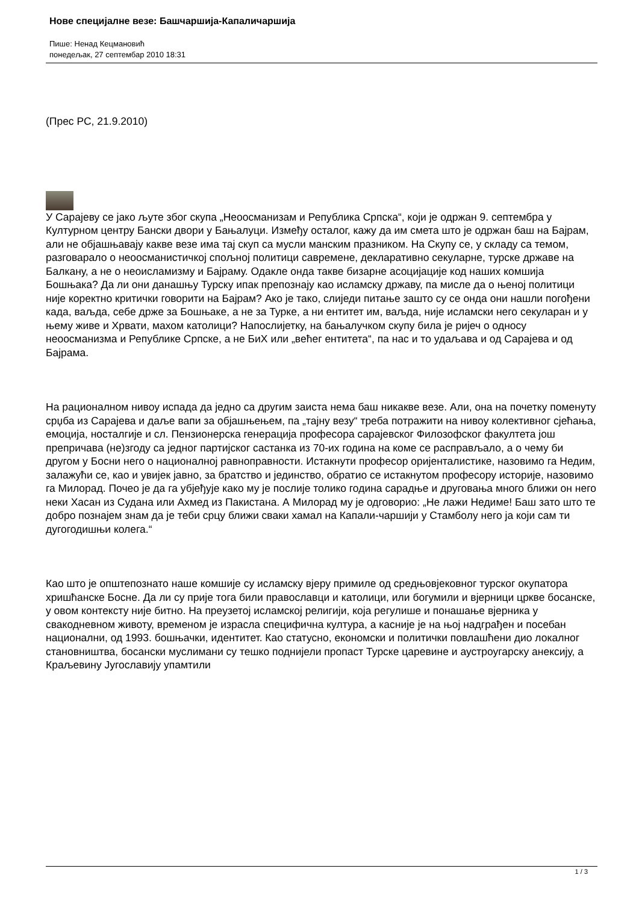Нове специјалне везе: Башчаршија-Капаличаршија
Пише: Ненад Кецмановић
понедељак, 27 септембар 2010 18:31
(Прес РС, 21.9.2010)
У Сарајеву се јако љуте због скупа „Неоосманизам и Република Српска“, који је одржан 9. септембра у Културном центру Бански двори у Бањалуци. Између осталог, кажу да им смета што је одржан баш на Бајрам, али не објашњавају какве везе има тај скуп са мусли манским празником. На Скупу се, у складу са темом, разговарало о неоосманистичкој спољној политици савремене, декларативно секуларне, турске државе на Балкану, а не о неоисламизму и Бајраму. Одакле онда такве бизарне асоцијације код наших комшија Бошњака? Да ли они данашњу Турску ипак препознају као исламску државу, па мисле да о њеној политици није коректно критички говорити на Бајрам? Ако је тако, слиједи питање зашто су се онда они нашли погођени када, ваљда, себе држе за Бошњаке, а не за Турке, а ни ентитет им, ваљда, није исламски него секуларан и у њему живе и Хрвати, махом католици? Напослијетку, на бањалучком скупу била је ријеч о односу неоосманизма и Републике Српске, а не БиХ или „већег ентитета“, па нас и то удаљава и од Сарајева и од Бајрама.
На рационалном нивоу испада да једно са другим заиста нема баш никакве везе. Али, она на почетку поменуту срџба из Сарајева и даље вапи за објашњењем, па „тајну везу“ треба потражити на нивоу колективног сјећања, емоција, носталгије и сл. Пензионерска генерација професора сарајевског Филозофског факултета још препричава (не)згоду са једног партијског састанка из 70-их година на коме се расправљало, а о чему би другом у Босни него о националној равноправности. Истакнути професор оријенталистике, назовимо га Недим, залажући се, као и увијек јавно, за братство и јединство, обратио се истакнутом професору историје, назовимо га Милорад. Почео је да га убјеђује како му је послије толико година сарадње и друговања много ближи он него неки Хасан из Судана или Ахмед из Пакистана. А Милорад му је одговорио: „Не лажи Недиме! Баш зато што те добро познајем знам да је теби срцу ближи сваки хамал на Капали-чаршији у Стамболу него ја који сам ти дугогодишњи колега.“
Као што је општепознато наше комшије су исламску вјеру примиле од средњовјековног турског окупатора хришћанске Босне. Да ли су прије тога били православци и католици, или богумили и вјерници цркве босанске, у овом контексту није битно. На преузетој исламској религији, која регулише и понашање вјерника у свакодневном животу, временом је израсла специфична култура, а касније је на њој надграђен и посебан национални, од 1993. бошњачки, идентитет. Као статусно, економски и политички повлашћени дио локалног становништва, босански муслимани су тешко поднијели пропаст Турске царевине и аустроугарску анексију, а Краљевину Југославију упамтили
1 / 3